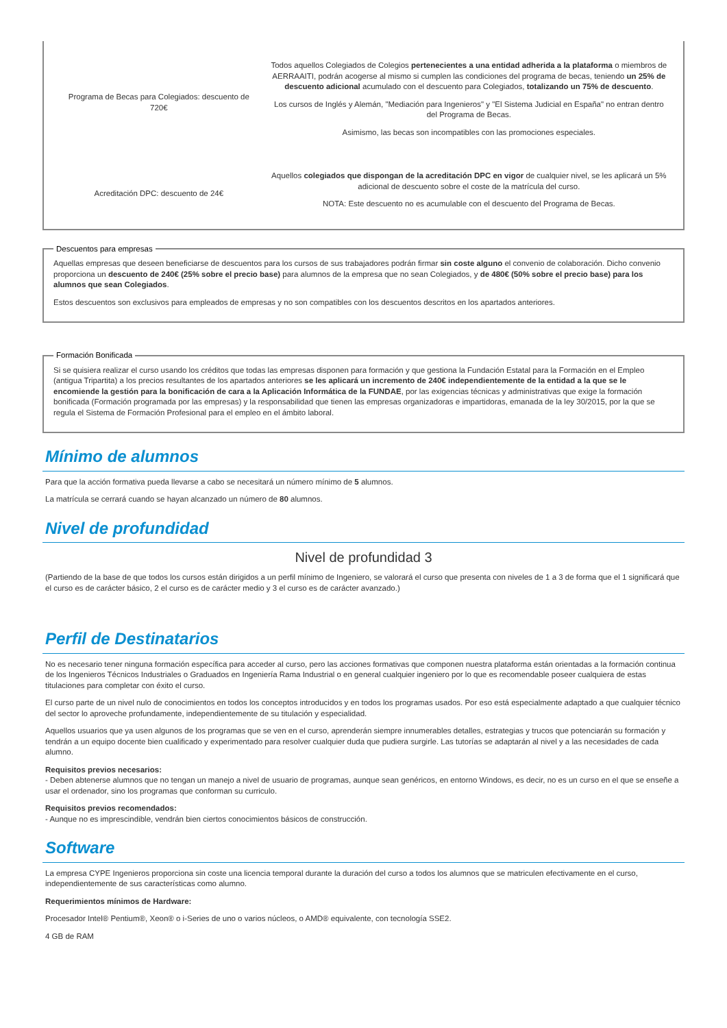| Programa de Becas para Colegiados: descuento de 720€ | Todos aquellos Colegiados de Colegios pertenecientes a una entidad adherida a la plataforma o miembros de AERRAAITI, podrán acogerse al mismo si cumplen las condiciones del programa de becas , teniendo un 25% de descuento adicional acumulado con el descuento para Colegiados, totalizando un 75% de descuento . Los cursos de Inglés y Alemán, "Mediación para Ingenieros" y "El Sistema Judicial en España" no entran dentro del Programa de Becas. Asimismo, las becas son incompatibles con las promociones especiales. |
| Acreditación DPC: descuento de 24€ | Aquellos colegiados que dispongan de la acreditación DPC en vigor de cualquier nivel, se les aplicará un 5% adicional de descuento sobre el coste de la matrícula del curso. NOTA: Este descuento no es acumulable con el descuento del Programa de Becas. |
Descuentos para empresas
Aquellas empresas que deseen beneficiarse de descuentos para los cursos de sus trabajadores podrán firmar sin coste alguno el convenio de colaboración. Dicho convenio proporciona un descuento de 240€ (25% sobre el precio base) para alumnos de la empresa que no sean Colegiados, y de 480€ (50% sobre el precio base) para los alumnos que sean Colegiados.
Estos descuentos son exclusivos para empleados de empresas y no son compatibles con los descuentos descritos en los apartados anteriores.
Formación Bonificada
Si se quisiera realizar el curso usando los créditos que todas las empresas disponen para formación y que gestiona la Fundación Estatal para la Formación en el Empleo (antigua Tripartita) a los precios resultantes de los apartados anteriores se les aplicará un incremento de 240€ independientemente de la entidad a la que se le encomiende la gestión para la bonificación de cara a la Aplicación Informática de la FUNDAE, por las exigencias técnicas y administrativas que exige la formación bonificada (Formación programada por las empresas) y la responsabilidad que tienen las empresas organizadoras e impartidoras, emanada de la ley 30/2015, por la que se regula el Sistema de Formación Profesional para el empleo en el ámbito laboral.
Mínimo de alumnos
Para que la acción formativa pueda llevarse a cabo se necesitará un número mínimo de 5 alumnos.
La matrícula se cerrará cuando se hayan alcanzado un número de 80 alumnos.
Nivel de profundidad
Nivel de profundidad 3
(Partiendo de la base de que todos los cursos están dirigidos a un perfil mínimo de Ingeniero, se valorará el curso que presenta con niveles de 1 a 3 de forma que el 1 significará que el curso es de carácter básico, 2 el curso es de carácter medio y 3 el curso es de carácter avanzado.)
Perfil de Destinatarios
No es necesario tener ninguna formación específica para acceder al curso, pero las acciones formativas que componen nuestra plataforma están orientadas a la formación continua de los Ingenieros Técnicos Industriales o Graduados en Ingeniería Rama Industrial o en general cualquier ingeniero por lo que es recomendable poseer cualquiera de estas titulaciones para completar con éxito el curso.
El curso parte de un nivel nulo de conocimientos en todos los conceptos introducidos y en todos los programas usados. Por eso está especialmente adaptado a que cualquier técnico del sector lo aproveche profundamente, independientemente de su titulación y especialidad.
Aquellos usuarios que ya usen algunos de los programas que se ven en el curso, aprenderán siempre innumerables detalles, estrategias y trucos que potenciarán su formación y tendrán a un equipo docente bien cualificado y experimentado para resolver cualquier duda que pudiera surgirle. Las tutorías se adaptarán al nivel y a las necesidades de cada alumno.
Requisitos previos necesarios:
- Deben abtenerse alumnos que no tengan un manejo a nivel de usuario de programas, aunque sean genéricos, en entorno Windows, es decir, no es un curso en el que se enseñe a usar el ordenador, sino los programas que conforman su curriculo.
Requisitos previos recomendados:
- Aunque no es imprescindible, vendrán bien ciertos conocimientos básicos de construcción.
Software
La empresa CYPE Ingenieros proporciona sin coste una licencia temporal durante la duración del curso a todos los alumnos que se matriculen efectivamente en el curso, independientemente de sus características como alumno.
Requerimientos mínimos de Hardware:
Procesador Intel® Pentium®, Xeon® o i-Series de uno o varios núcleos, o AMD® equivalente, con tecnología SSE2.
4 GB de RAM